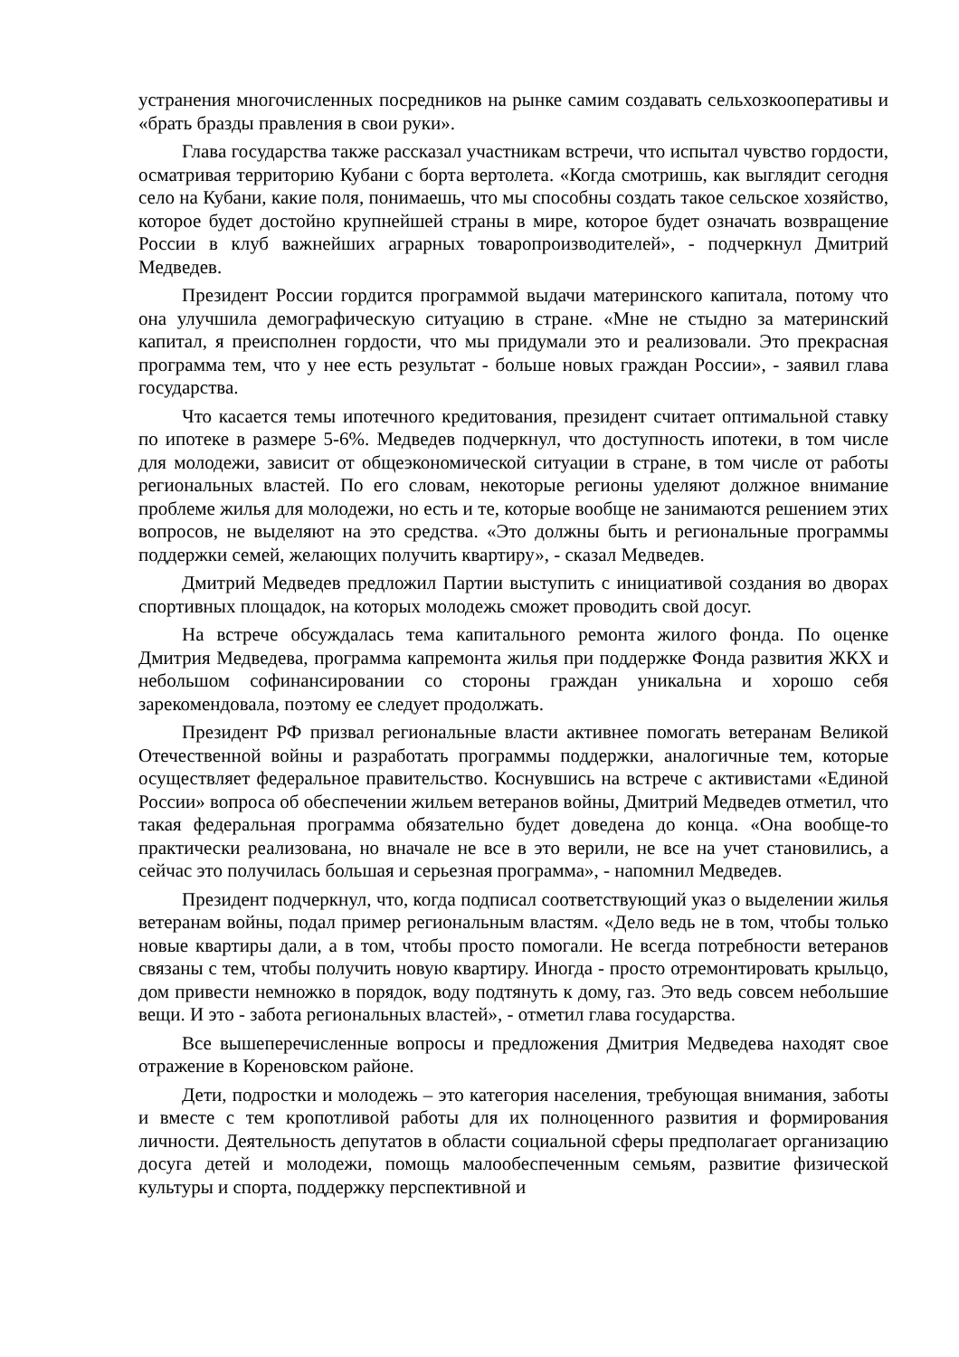устранения многочисленных посредников на рынке самим создавать сельхозкооперативы и «брать бразды правления в свои руки».
Глава государства также рассказал участникам встречи, что испытал чувство гордости, осматривая территорию Кубани с борта вертолета. «Когда смотришь, как выглядит сегодня село на Кубани, какие поля, понимаешь, что мы способны создать такое сельское хозяйство, которое будет достойно крупнейшей страны в мире, которое будет означать возвращение России в клуб важнейших аграрных товаропроизводителей», - подчеркнул Дмитрий Медведев.
Президент России гордится программой выдачи материнского капитала, потому что она улучшила демографическую ситуацию в стране. «Мне не стыдно за материнский капитал, я преисполнен гордости, что мы придумали это и реализовали. Это прекрасная программа тем, что у нее есть результат - больше новых граждан России», - заявил глава государства.
Что касается темы ипотечного кредитования, президент считает оптимальной ставку по ипотеке в размере 5-6%. Медведев подчеркнул, что доступность ипотеки, в том числе для молодежи, зависит от общеэкономической ситуации в стране, в том числе от работы региональных властей. По его словам, некоторые регионы уделяют должное внимание проблеме жилья для молодежи, но есть и те, которые вообще не занимаются решением этих вопросов, не выделяют на это средства. «Это должны быть и региональные программы поддержки семей, желающих получить квартиру», - сказал Медведев.
Дмитрий Медведев предложил Партии выступить с инициативой создания во дворах спортивных площадок, на которых молодежь сможет проводить свой досуг.
На встрече обсуждалась тема капитального ремонта жилого фонда. По оценке Дмитрия Медведева, программа капремонта жилья при поддержке Фонда развития ЖКХ и небольшом софинансировании со стороны граждан уникальна и хорошо себя зарекомендовала, поэтому ее следует продолжать.
Президент РФ призвал региональные власти активнее помогать ветеранам Великой Отечественной войны и разработать программы поддержки, аналогичные тем, которые осуществляет федеральное правительство. Коснувшись на встрече с активистами «Единой России» вопроса об обеспечении жильем ветеранов войны, Дмитрий Медведев отметил, что такая федеральная программа обязательно будет доведена до конца. «Она вообще-то практически реализована, но вначале не все в это верили, не все на учет становились, а сейчас это получилась большая и серьезная программа», - напомнил Медведев.
Президент подчеркнул, что, когда подписал соответствующий указ о выделении жилья ветеранам войны, подал пример региональным властям. «Дело ведь не в том, чтобы только новые квартиры дали, а в том, чтобы просто помогали. Не всегда потребности ветеранов связаны с тем, чтобы получить новую квартиру. Иногда - просто отремонтировать крыльцо, дом привести немножко в порядок, воду подтянуть к дому, газ. Это ведь совсем небольшие вещи. И это - забота региональных властей», - отметил глава государства.
Все вышеперечисленные вопросы и предложения Дмитрия Медведева находят свое отражение в Кореновском районе.
Дети, подростки и молодежь – это категория населения, требующая внимания, заботы и вместе с тем кропотливой работы для их полноценного развития и формирования личности. Деятельность депутатов в области социальной сферы предполагает организацию досуга детей и молодежи, помощь малообеспеченным семьям, развитие физической культуры и спорта, поддержку перспективной и